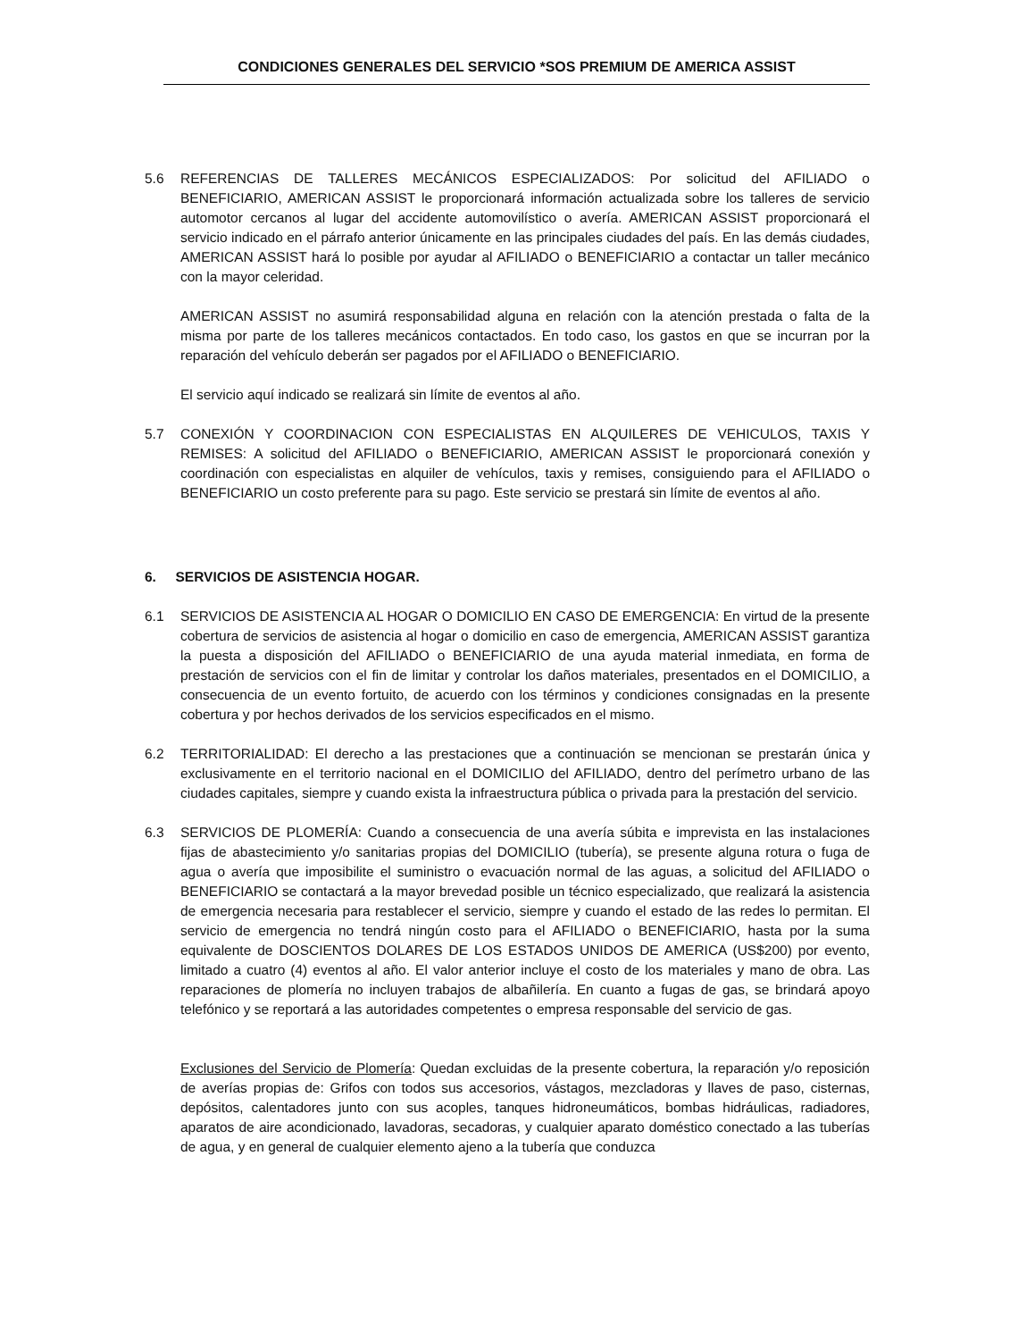CONDICIONES GENERALES DEL SERVICIO *SOS PREMIUM DE AMERICA ASSIST
5.6 REFERENCIAS DE TALLERES MECÁNICOS ESPECIALIZADOS: Por solicitud del AFILIADO o BENEFICIARIO, AMERICAN ASSIST le proporcionará información actualizada sobre los talleres de servicio automotor cercanos al lugar del accidente automovilístico o avería. AMERICAN ASSIST proporcionará el servicio indicado en el párrafo anterior únicamente en las principales ciudades del país. En las demás ciudades, AMERICAN ASSIST hará lo posible por ayudar al AFILIADO o BENEFICIARIO a contactar un taller mecánico con la mayor celeridad.
AMERICAN ASSIST no asumirá responsabilidad alguna en relación con la atención prestada o falta de la misma por parte de los talleres mecánicos contactados. En todo caso, los gastos en que se incurran por la reparación del vehículo deberán ser pagados por el AFILIADO o BENEFICIARIO.
El servicio aquí indicado se realizará sin límite de eventos al año.
5.7 CONEXIÓN Y COORDINACION CON ESPECIALISTAS EN ALQUILERES DE VEHICULOS, TAXIS Y REMISES: A solicitud del AFILIADO o BENEFICIARIO, AMERICAN ASSIST le proporcionará conexión y coordinación con especialistas en alquiler de vehículos, taxis y remises, consiguiendo para el AFILIADO o BENEFICIARIO un costo preferente para su pago. Este servicio se prestará sin límite de eventos al año.
6. SERVICIOS DE ASISTENCIA HOGAR.
6.1 SERVICIOS DE ASISTENCIA AL HOGAR O DOMICILIO EN CASO DE EMERGENCIA: En virtud de la presente cobertura de servicios de asistencia al hogar o domicilio en caso de emergencia, AMERICAN ASSIST garantiza la puesta a disposición del AFILIADO o BENEFICIARIO de una ayuda material inmediata, en forma de prestación de servicios con el fin de limitar y controlar los daños materiales, presentados en el DOMICILIO, a consecuencia de un evento fortuito, de acuerdo con los términos y condiciones consignadas en la presente cobertura y por hechos derivados de los servicios especificados en el mismo.
6.2 TERRITORIALIDAD: El derecho a las prestaciones que a continuación se mencionan se prestarán única y exclusivamente en el territorio nacional en el DOMICILIO del AFILIADO, dentro del perímetro urbano de las ciudades capitales, siempre y cuando exista la infraestructura pública o privada para la prestación del servicio.
6.3 SERVICIOS DE PLOMERÍA: Cuando a consecuencia de una avería súbita e imprevista en las instalaciones fijas de abastecimiento y/o sanitarias propias del DOMICILIO (tubería), se presente alguna rotura o fuga de agua o avería que imposibilite el suministro o evacuación normal de las aguas, a solicitud del AFILIADO o BENEFICIARIO se contactará a la mayor brevedad posible un técnico especializado, que realizará la asistencia de emergencia necesaria para restablecer el servicio, siempre y cuando el estado de las redes lo permitan. El servicio de emergencia no tendrá ningún costo para el AFILIADO o BENEFICIARIO, hasta por la suma equivalente de DOSCIENTOS DOLARES DE LOS ESTADOS UNIDOS DE AMERICA (US$200) por evento, limitado a cuatro (4) eventos al año. El valor anterior incluye el costo de los materiales y mano de obra. Las reparaciones de plomería no incluyen trabajos de albañilería. En cuanto a fugas de gas, se brindará apoyo telefónico y se reportará a las autoridades competentes o empresa responsable del servicio de gas.
Exclusiones del Servicio de Plomería: Quedan excluidas de la presente cobertura, la reparación y/o reposición de averías propias de: Grifos con todos sus accesorios, vástagos, mezcladoras y llaves de paso, cisternas, depósitos, calentadores junto con sus acoples, tanques hidroneumáticos, bombas hidráulicas, radiadores, aparatos de aire acondicionado, lavadoras, secadoras, y cualquier aparato doméstico conectado a las tuberías de agua, y en general de cualquier elemento ajeno a la tubería que conduzca